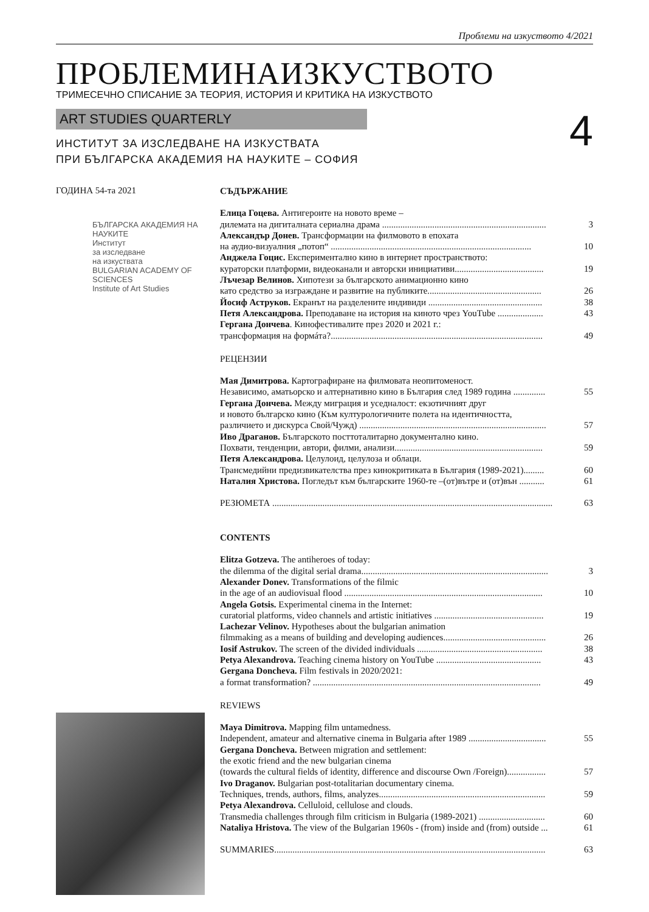Проблеми на изкуството 4/2021
ПРОБЛЕМИНАИЗКУСТВОТО
ТРИМЕСЕЧНО СПИСАНИЕ ЗА ТЕОРИЯ, ИСТОРИЯ И КРИТИКА НА ИЗКУСТВОТО
ART STUDIES QUARTERLY
4
ИНСТИТУТ ЗА ИЗСЛЕДВАНЕ НА ИЗКУСТВАТА
ПРИ БЪЛГАРСКА АКАДЕМИЯ НА НАУКИТЕ – СОФИЯ
ГОДИНА 54-та 2021
БЪЛГАРСКА АКАДЕМИЯ НА НАУКИТЕ
Институт
за изследване
на изкуствата
BULGARIAN ACADEMY OF SCIENCES
Institute of Art Studies
СЪДЪРЖАНИЕ
Елица Гоцева. Антигероите на новото време –
дилемата на дигиталната сериална драма ........................................................................ 3
Александър Донев. Трансформации на филмовото в епохата
на аудио-визуалния „потоп“ ........................................................................................ 10
Анджела Гоцис. Експериментално кино в интернет пространството:
кураторски платформи, видеоканали и авторски инициативи....................................... 19
Лъчезар Велинов. Хипотези за българското анимационно кино
като средство за изграждане и развитие на публиките.................................................. 26
Йосиф Аструков. Екранът на разделените индивиди .................................................. 38
Петя Александрова. Преподаване на история на киното чрез YouTube .................... 43
Гергана Дончева. Кинофестивалите през 2020 и 2021 г.:
трансформация на формáта?............................................................................................. 49
РЕЦЕНЗИИ
Мая Димитрова. Картографиране на филмовата неопитоменост.
Независимо, аматьорско и алтернативно кино в България след 1989 година .............. 55
Гергана Дончева. Между миграция и уседналост: екзотичният друг
и новото българско кино (Към културологичните полета на идентичността,
различието и дискурса Свой/Чужд) .................................................................................. 57
Иво Драганов. Българското посттоталитарно документално кино.
Похвати, тенденции, автори, филми, анализи................................................................. 59
Петя Александрова. Целулоид, целулоза и облаци.
Трансмедийни предизвикателства през кинокритиката в България (1989-2021)......... 60
Наталия Христова. Погледът към българските 1960-те –(от)вътре и (от)вън ........... 61
РЕЗЮМЕТА ........................................................................................................................... 63
CONTENTS
Elitza Gotzeva. The antiheroes of today:
the dilemma of the digital serial drama.................................................................................. 3
Alexander Donev. Transformations of the filmic
in the age of an audiovisual flood ....................................................................................... 10
Angela Gotsis. Experimental cinema in the Internet:
curatorial platforms, video channels and artistic initiatives ................................................ 19
Lachezar Velinov. Hypotheses about the bulgarian animation
filmmaking as a means of building and developing audiences............................................. 26
Iosif Astrukov. The screen of the divided individuals ....................................................... 38
Petya Alexandrova. Teaching cinema history on YouTube .............................................. 43
Gergana Doncheva. Film festivals in 2020/2021:
a format transformation? .................................................................................................... 49
REVIEWS
Maya Dimitrova. Mapping film untamedness.
Independent, amateur and alternative cinema in Bulgaria after 1989 .................................. 55
Gergana Doncheva. Between migration and settlement:
the exotic friend and the new bulgarian cinema
(towards the cultural fields of identity, difference and discourse Own /Foreign)................. 57
Ivo Draganov. Bulgarian post-totalitarian documentary cinema.
Techniques, trends, authors, films, analyzes......................................................................... 59
Petya Alexandrova. Celluloid, cellulose and clouds.
Transmedia challenges through film criticism in Bulgaria (1989-2021) ............................. 60
Nataliya Hristova. The view of the Bulgarian 1960s - (from) inside and (from) outside ... 61
SUMMARIES....................................................................................................................... 63